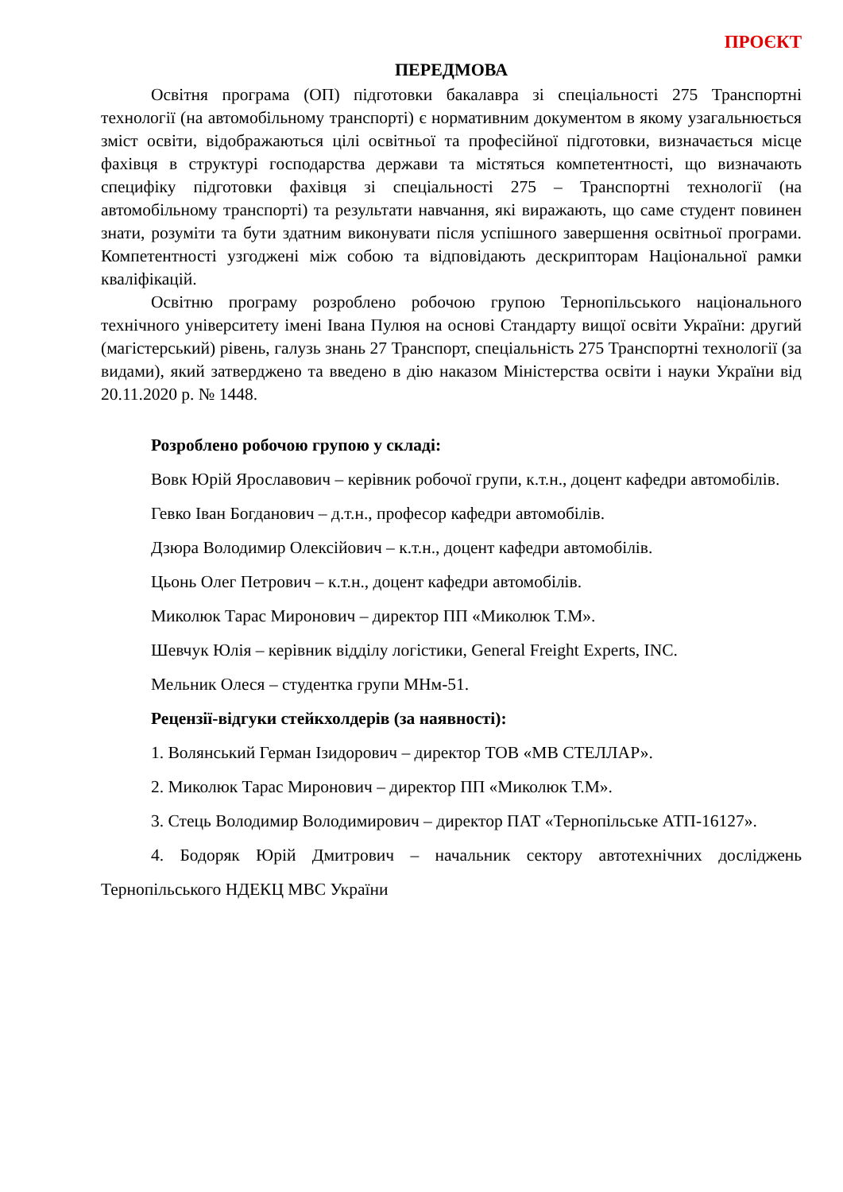ПРОЄКТ
ПЕРЕДМОВА
Освітня програма (ОП) підготовки бакалавра зі спеціальності 275 Транспортні технології (на автомобільному транспорті) є нормативним документом в якому узагальнюється зміст освіти, відображаються цілі освітньої та професійної підготовки, визначається місце фахівця в структурі господарства держави та містяться компетентності, що визначають специфіку підготовки фахівця зі спеціальності 275 – Транспортні технології (на автомобільному транспорті) та результати навчання, які виражають, що саме студент повинен знати, розуміти та бути здатним виконувати після успішного завершення освітньої програми. Компетентності узгоджені між собою та відповідають дескрипторам Національної рамки кваліфікацій.
Освітню програму розроблено робочою групою Тернопільського національного технічного університету імені Івана Пулюя на основі Стандарту вищої освіти України: другий (магістерський) рівень, галузь знань 27 Транспорт, спеціальність 275 Транспортні технології (за видами), який затверджено та введено в дію наказом Міністерства освіти і науки України від 20.11.2020 р. № 1448.
Розроблено робочою групою у складі:
Вовк Юрій Ярославович – керівник робочої групи, к.т.н., доцент кафедри автомобілів.
Гевко Іван Богданович – д.т.н., професор кафедри автомобілів.
Дзюра Володимир Олексійович – к.т.н., доцент кафедри автомобілів.
Цьонь Олег Петрович – к.т.н., доцент кафедри автомобілів.
Миколюк Тарас Миронович – директор ПП «Миколюк Т.М».
Шевчук Юлія – керівник відділу логістики, General Freight Experts, INC.
Мельник Олеся – студентка групи МНм-51.
Рецензії-відгуки стейкхолдерів (за наявності):
1. Волянський Герман Ізидорович – директор ТОВ «МВ СТЕЛЛАР».
2. Миколюк Тарас Миронович – директор ПП «Миколюк Т.М».
3. Стець Володимир Володимирович – директор ПАТ «Тернопільське АТП-16127».
4. Бодоряк Юрій Дмитрович – начальник сектору автотехнічних досліджень Тернопільського НДЕКЦ МВС України